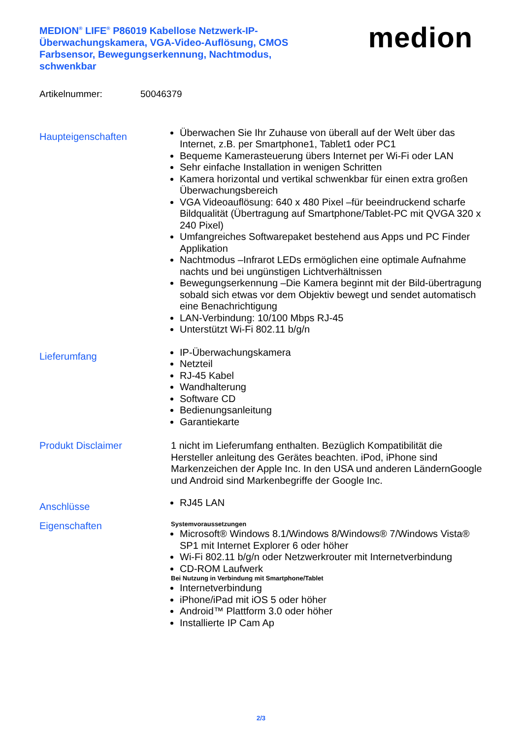MEDION<sup>®</sup> LIFE<sup>®</sup> P86019 Kabellose Netzwerk-IP-Überwachungskamera, VGA-Video-Auflösung, CMOS Farbsensor, Bewegungserkennung, Nachtmodus, schwenkbar
medion
Artikelnummer: 50046379
Haupteigenschaften
Überwachen Sie Ihr Zuhause von überall auf der Welt über das Internet, z.B. per Smartphone1, Tablet1 oder PC1
Bequeme Kamerasteuerung übers Internet per Wi-Fi oder LAN
Sehr einfache Installation in wenigen Schritten
Kamera horizontal und vertikal schwenkbar für einen extra großen Überwachungsbereich
VGA Videoauflösung: 640 x 480 Pixel –für beeindruckend scharfe Bildqualität (Übertragung auf Smartphone/Tablet-PC mit QVGA 320 x 240 Pixel)
Umfangreiches Softwarepaket bestehend aus Apps und PC Finder Applikation
Nachtmodus –Infrarot LEDs ermöglichen eine optimale Aufnahme nachts und bei ungünstigen Lichtverhältnissen
Bewegungserkennung –Die Kamera beginnt mit der Bild-übertragung sobald sich etwas vor dem Objektiv bewegt und sendet automatisch eine Benachrichtigung
LAN-Verbindung: 10/100 Mbps RJ-45
Unterstützt Wi-Fi 802.11 b/g/n
Lieferumfang
IP-Überwachungskamera
Netzteil
RJ-45 Kabel
Wandhalterung
Software CD
Bedienungsanleitung
Garantiekarte
Produkt Disclaimer
1 nicht im Lieferumfang enthalten. Bezüglich Kompatibilität die Hersteller anleitung des Gerätes beachten. iPod, iPhone sind Markenzeichen der Apple Inc. In den USA und anderen LändernGoogle und Android sind Markenbegriffe der Google Inc.
Anschlüsse
RJ45 LAN
Eigenschaften
Systemvoraussetzungen
Microsoft® Windows 8.1/Windows 8/Windows® 7/Windows Vista® SP1 mit Internet Explorer 6 oder höher
Wi-Fi 802.11 b/g/n oder Netzwerkrouter mit Internetverbindung
CD-ROM Laufwerk
Bei Nutzung in Verbindung mit Smartphone/Tablet
Internetverbindung
iPhone/iPad mit iOS 5 oder höher
Android™ Plattform 3.0 oder höher
Installierte IP Cam Ap
2/3